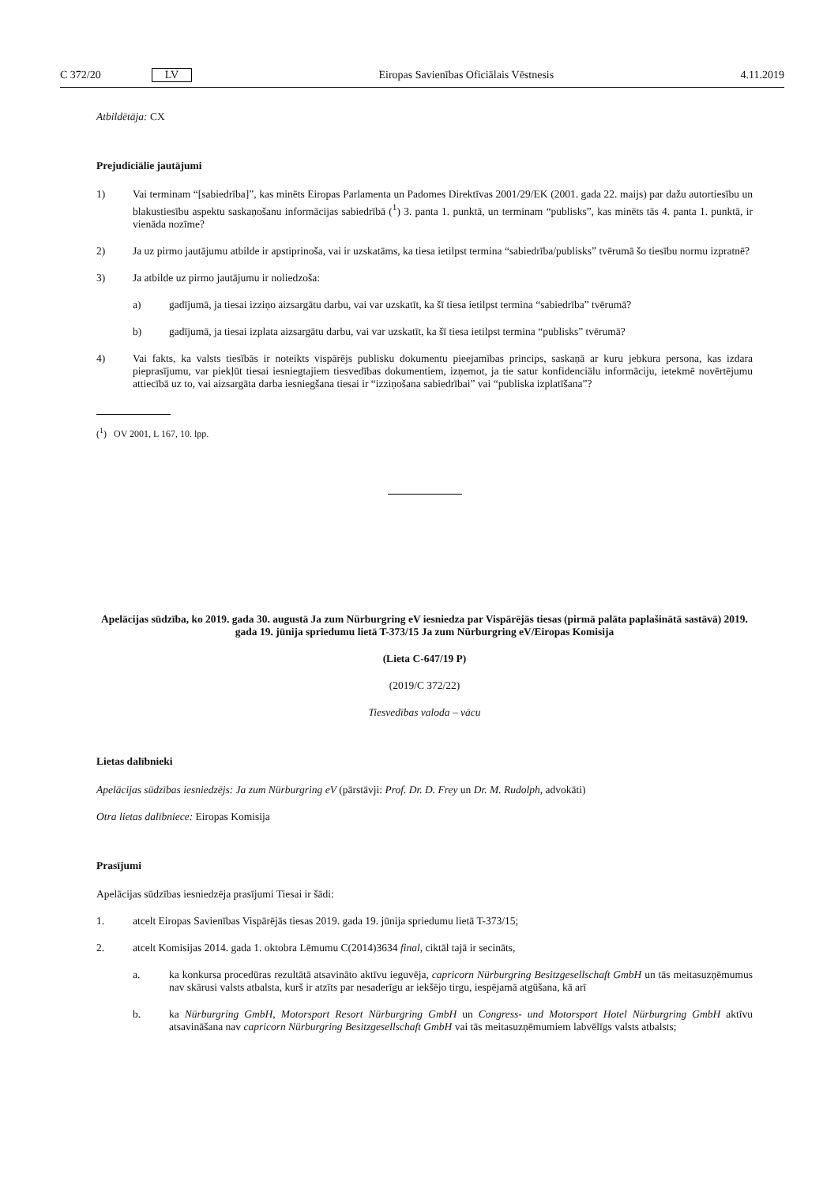C 372/20 LV Eiropas Savienības Oficiālais Vēstnesis 4.11.2019
Atbildētāja: CX
Prejudiciālie jautājumi
1) Vai terminam “[sabiedrība]”, kas minēts Eiropas Parlamenta un Padomes Direktīvas 2001/29/EK (2001. gada 22. maijs) par dažu autortiesību un blakustiesību aspektu saskaņošanu informācijas sabiedrībā (<sup>1</sup>) 3. panta 1. punktā, un terminam “publisks”, kas minēts tās 4. panta 1. punktā, ir vienāda nozīme?
2) Ja uz pirmo jautājumu atbilde ir apstiprinoša, vai ir uzskatāms, ka tiesa ietilpst termina “sabiedrība/publisks” tvērumā šo tiesību normu izpratnē?
3) Ja atbilde uz pirmo jautājumu ir noliedzoša:
a) gadījumā, ja tiesai izziņo aizsargātu darbu, vai var uzskatīt, ka šī tiesa ietilpst termina “sabiedrība” tvērumā?
b) gadījumā, ja tiesai izplata aizsargātu darbu, vai var uzskatīt, ka šī tiesa ietilpst termina “publisks” tvērumā?
4) Vai fakts, ka valsts tiesībās ir noteikts vispārējs publisku dokumentu pieejamības princips, saskaņā ar kuru jebkura persona, kas izdara pieprasījumu, var piekļūt tiesai iesniegtajiem tiesvedības dokumentiem, izņemot, ja tie satur konfidenciālu informāciju, ietekmē novērtējumu attiecībā uz to, vai aizsargāta darba iesniegšana tiesai ir “izziņošana sabiedrībai” vai “publiska izplatīšana”?
(<sup>1</sup>) OV 2001, L 167, 10. lpp.
Apelācijas sūdzība, ko 2019. gada 30. augustā Ja zum Nürburgring eV iesniedza par Vispārējās tiesas (pirmā palāta paplašinātā sastāvā) 2019. gada 19. jūnija spriedumu lietā T-373/15 Ja zum Nürburgring eV/Eiropas Komisija
(Lieta C-647/19 P)
(2019/C 372/22)
Tiesvedības valoda – vācu
Lietas dalībnieki
Apelācijas sūdzības iesniedzējs: Ja zum Nürburgring eV (pārstāvji: Prof. Dr. D. Frey un Dr. M. Rudolph, advokāti)
Otra lietas dalībniece: Eiropas Komisija
Prasījumi
Apelācijas sūdzības iesniedzēja prasījumi Tiesai ir šādi:
1. atcelt Eiropas Savienības Vispārējās tiesas 2019. gada 19. jūnija spriedumu lietā T-373/15;
2. atcelt Komisijas 2014. gada 1. oktobra Lēmumu C(2014)3634 final, ciktāl tajā ir secināts,
a. ka konkursa procedūras rezultātā atsavināto aktīvu ieguvēja, capricorn Nürburgring Besitzgesellschaft GmbH un tās meitasuzņēmumus nav skārusi valsts atbalsta, kurš ir atzīts par nesaderīgu ar iekšējo tirgu, iespējamā atgūšana, kā arī
b. ka Nürburgring GmbH, Motorsport Resort Nürburgring GmbH un Congress- und Motorsport Hotel Nürburgring GmbH aktīvu atsavināšana nav capricorn Nürburgring Besitzgesellschaft GmbH vai tās meitasuzņēmumiem labvēlīgs valsts atbalsts;